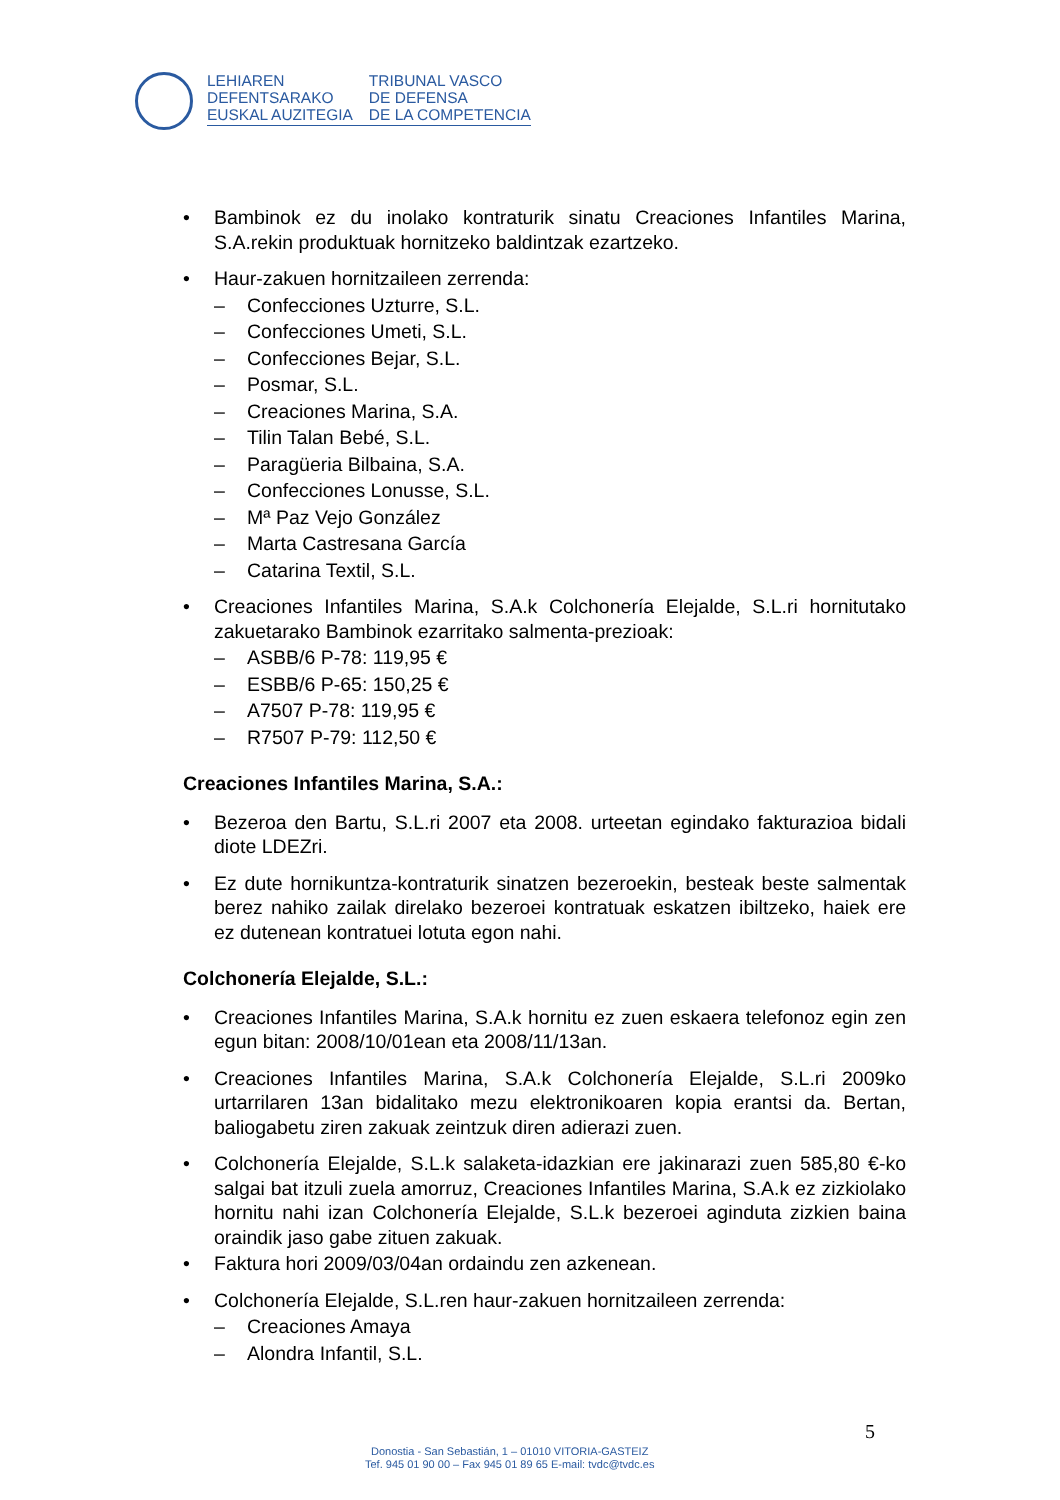LEHIAREN
DEFENTSARAKO
EUSKAL AUZITEGIA
TRIBUNAL VASCO
DE DEFENSA
DE LA COMPETENCIA
• Bambinok ez du inolako kontraturik sinatu Creaciones Infantiles Marina, S.A.rekin produktuak hornitzeko baldintzak ezartzeko.
• Haur-zakuen hornitzaileen zerrenda:
– Confecciones Uzturre, S.L.
– Confecciones Umeti, S.L.
– Confecciones Bejar, S.L.
– Posmar, S.L.
– Creaciones Marina, S.A.
– Tilin Talan Bebé, S.L.
– Paragüeria Bilbaina, S.A.
– Confecciones Lonusse, S.L.
– Mª Paz Vejo González
– Marta Castresana García
– Catarina Textil, S.L.
• Creaciones Infantiles Marina, S.A.k Colchonería Elejalde, S.L.ri hornitutako zakuetarako Bambinok ezarritako salmenta-prezioak:
– ASBB/6 P-78: 119,95 €
– ESBB/6 P-65: 150,25 €
– A7507 P-78: 119,95 €
– R7507 P-79: 112,50 €
Creaciones Infantiles Marina, S.A.:
• Bezeroa den Bartu, S.L.ri 2007 eta 2008. urteetan egindako fakturazioa bidali diote LDEZri.
• Ez dute hornikuntza-kontraturik sinatzen bezeroekin, besteak beste salmentak berez nahiko zailak direlako bezeroei kontratuak eskatzen ibiltzeko, haiek ere ez dutenean kontratuei lotuta egon nahi.
Colchonería Elejalde, S.L.:
• Creaciones Infantiles Marina, S.A.k hornitu ez zuen eskaera telefonoz egin zen egun bitan: 2008/10/01ean eta 2008/11/13an.
• Creaciones Infantiles Marina, S.A.k Colchonería Elejalde, S.L.ri 2009ko urtarrilaren 13an bidalitako mezu elektronikoaren kopia erantsi da. Bertan, baliogabetu ziren zakuak zeintzuk diren adierazi zuen.
• Colchonería Elejalde, S.L.k salaketa-idazkian ere jakinarazi zuen 585,80 €-ko salgai bat itzuli zuela amorruz, Creaciones Infantiles Marina, S.A.k ez zizkiolako hornitu nahi izan Colchonería Elejalde, S.L.k bezeroei aginduta zizkien baina oraindik jaso gabe zituen zakuak.
• Faktura hori 2009/03/04an ordaindu zen azkenean.
• Colchonería Elejalde, S.L.ren haur-zakuen hornitzaileen zerrenda:
– Creaciones Amaya
– Alondra Infantil, S.L.
5
Donostia - San Sebastián, 1 – 01010 VITORIA-GASTEIZ
Tef. 945 01 90 00 – Fax 945 01 89 65 E-mail: tvdc@tvdc.es